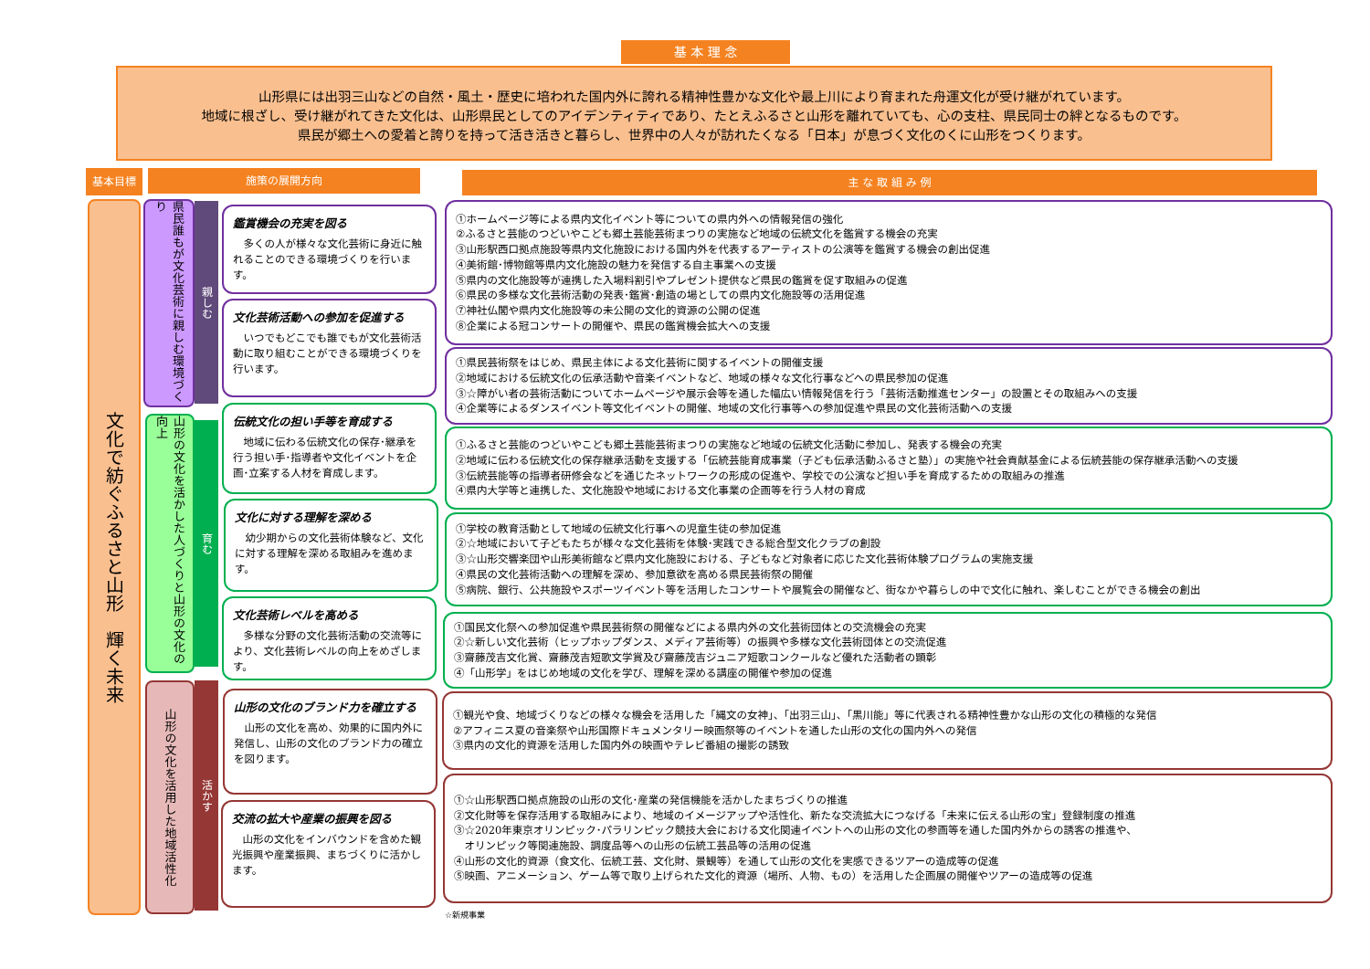基 本 理 念
山形県には出羽三山などの自然・風土・歴史に培われた国内外に誇れる精神性豊かな文化や最上川により育まれた舟運文化が受け継がれています。
地域に根ざし、受け継がれてきた文化は、山形県民としてのアイデンティティであり、たとえふるさと山形を離れていても、心の支柱、県民同士の絆となるものです。
県民が郷土への愛着と誇りを持って活き活きと暮らし、世界中の人々が訪れたくなる「日本」が息づく文化のくに山形をつくります。
基本目標 施策の展開方向 主 な 取 組 み 例
文化で紡ぐふるさと山形　輝く未来
県民誰もが文化芸術に親しむ環境づくり
親しむ
山形の文化を活かした人づくりと山形の文化の向上
育む
山形の文化を活用した地域活性化
活かす
鑑賞機会の充実を図る
　多くの人が様々な文化芸術に身近に触れることのできる環境づくりを行います。
文化芸術活動への参加を促進する
　いつでもどこでも誰でもが文化芸術活動に取り組むことができる環境づくりを行います。
伝統文化の担い手等を育成する
　地域に伝わる伝統文化の保存･継承を行う担い手･指導者や文化イベントを企画･立案する人材を育成します。
文化に対する理解を深める
　幼少期からの文化芸術体験など、文化に対する理解を深める取組みを進めます。
文化芸術レベルを高める
　多様な分野の文化芸術活動の交流等により、文化芸術レベルの向上をめざします。
山形の文化のブランド力を確立する
　山形の文化を高め、効果的に国内外に発信し、山形の文化のブランド力の確立を図ります。
交流の拡大や産業の振興を図る
　山形の文化をインバウンドを含めた観光振興や産業振興、まちづくりに活かします。
①ホームページ等による県内文化イベント等についての県内外への情報発信の強化
②ふるさと芸能のつどいやこども郷土芸能芸術まつりの実施など地域の伝統文化を鑑賞する機会の充実
③山形駅西口拠点施設等県内文化施設における国内外を代表するアーティストの公演等を鑑賞する機会の創出促進
④美術館･博物館等県内文化施設の魅力を発信する自主事業への支援
⑤県内の文化施設等が連携した入場料割引やプレゼント提供など県民の鑑賞を促す取組みの促進
⑥県民の多様な文化芸術活動の発表･鑑賞･創造の場としての県内文化施設等の活用促進
⑦神社仏閣や県内文化施設等の未公開の文化的資源の公開の促進
⑧企業による冠コンサートの開催や、県民の鑑賞機会拡大への支援
①県民芸術祭をはじめ、県民主体による文化芸術に関するイベントの開催支援
②地域における伝統文化の伝承活動や音楽イベントなど、地域の様々な文化行事などへの県民参加の促進
③☆障がい者の芸術活動についてホームページや展示会等を通した幅広い情報発信を行う「芸術活動推進センター」の設置とその取組みへの支援
④企業等によるダンスイベント等文化イベントの開催、地域の文化行事等への参加促進や県民の文化芸術活動への支援
①ふるさと芸能のつどいやこども郷土芸能芸術まつりの実施など地域の伝統文化活動に参加し、発表する機会の充実
②地域に伝わる伝統文化の保存継承活動を支援する「伝統芸能育成事業（子ども伝承活動ふるさと塾）」の実施や社会貢献基金による伝統芸能の保存継承活動への支援
③伝統芸能等の指導者研修会などを通じたネットワークの形成の促進や、学校での公演など担い手を育成するための取組みの推進
④県内大学等と連携した、文化施設や地域における文化事業の企画等を行う人材の育成
①学校の教育活動として地域の伝統文化行事への児童生徒の参加促進
②☆地域において子どもたちが様々な文化芸術を体験･実践できる総合型文化クラブの創設
③☆山形交響楽団や山形美術館など県内文化施設における、子どもなど対象者に応じた文化芸術体験プログラムの実施支援
④県民の文化芸術活動への理解を深め、参加意欲を高める県民芸術祭の開催
⑤病院、銀行、公共施設やスポーツイベント等を活用したコンサートや展覧会の開催など、街なかや暮らしの中で文化に触れ、楽しむことができる機会の創出
①国民文化祭への参加促進や県民芸術祭の開催などによる県内外の文化芸術団体との交流機会の充実
②☆新しい文化芸術（ヒップホップダンス、メディア芸術等）の振興や多様な文化芸術団体との交流促進
③齋藤茂吉文化賞、齋藤茂吉短歌文学賞及び齋藤茂吉ジュニア短歌コンクールなど優れた活動者の顕彰
④「山形学」をはじめ地域の文化を学び、理解を深める講座の開催や参加の促進
①観光や食、地域づくりなどの様々な機会を活用した「縄文の女神」、「出羽三山」、「黒川能」等に代表される精神性豊かな山形の文化の積極的な発信
②アフィニス夏の音楽祭や山形国際ドキュメンタリー映画祭等のイベントを通した山形の文化の国内外への発信
③県内の文化的資源を活用した国内外の映画やテレビ番組の撮影の誘致
①☆山形駅西口拠点施設の山形の文化･産業の発信機能を活かしたまちづくりの推進
②文化財等を保存活用する取組みにより、地域のイメージアップや活性化、新たな交流拡大につなげる「未来に伝える山形の宝」登録制度の推進
③☆2020年東京オリンピック･パラリンピック競技大会における文化関連イベントへの山形の文化の参画等を通した国内外からの誘客の推進や、
　オリンピック等関連施設、調度品等への山形の伝統工芸品等の活用の促進
④山形の文化的資源（食文化、伝統工芸、文化財、景観等）を通して山形の文化を実感できるツアーの造成等の促進
⑤映画、アニメーション、ゲーム等で取り上げられた文化的資源（場所、人物、もの）を活用した企画展の開催やツアーの造成等の促進
☆新規事業